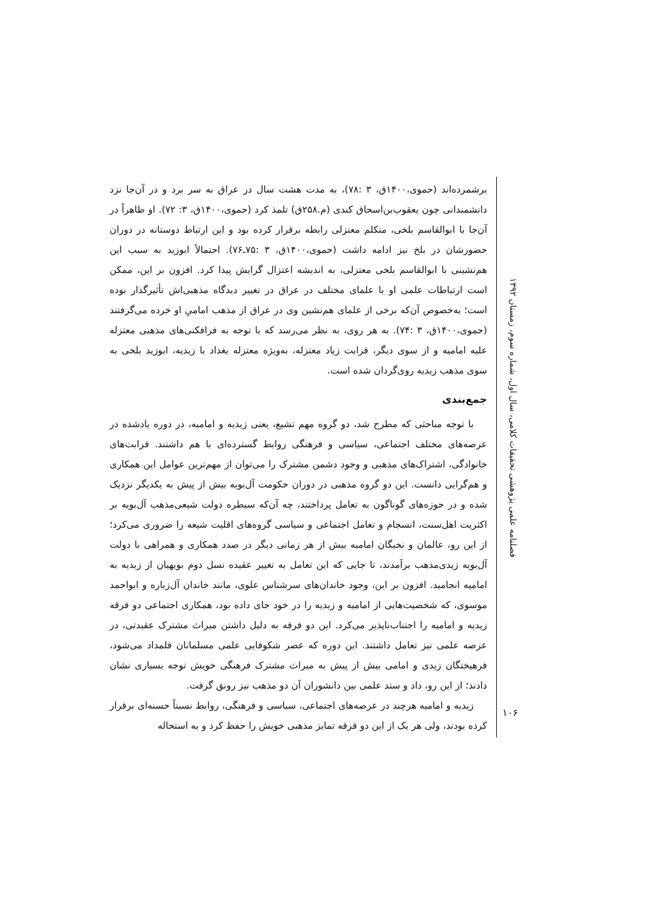فصلنامه علمی پژوهشی تحقیقات کلامی، سال اول، شماره سوم، زمستان ۱۳۹۲
برشمرده‌اند (حموی،۱۴۰۰ق، ۳ :۷۸)، به مدت هشت سال در عراق به سر برد و در آن‌جا نزد دانشمندانی چون یعقوب‌بن‌اسحاق کندی (م.۲۵۸ق) تلمذ کرد (حموی،۱۴۰۰ق، ۳: ۷۲). او ظاهراً در آن‌جا با ابوالقاسم بلخی، متکلم معتزلی رابطه برقرار کرده بود و این ارتباط دوستانه در دوران حضورشان در بلخ نیز ادامه داشت (حموی،۱۴۰۰ق، ۳ :۷۵ـ۷۶). احتمالاً ابوزید به سبب این هم‌نشینی با ابوالقاسم بلخی معتزلی، به اندیشه اعتزال گرایش پیدا کرد. افزون بر این، ممکن است ارتباطات علمی او با علمای مختلف در عراق در تغییر دیدگاه مذهبی‌اش تأثیرگذار بوده است؛ به‌خصوص آن‌که برخی از علمای هم‌نشین وی در عراق از مذهب امامیِ او خرده می‌گرفتند (حموی،۱۴۰۰ق، ۳ :۷۴). به هر روی، به نظر می‌رسد که با توجه به فرافکنی‌های مذهبی معتزله علیه امامیه و از سوی دیگر، قرابت زیاد معتزله، به‌ویژه معتزله بغداد با زیدیه، ابوزید بلخی به سوی مذهب زیدیه روی‌گردان شده است.
جمع‌بندی
با توجه مباحثی که مطرح شد، دو گروه مهم تشیع، یعنی زیدیه و امامیه، در دوره یادشده در عرصه‌های مختلف اجتماعی، سیاسی و فرهنگی روابط گسترده‌ای با هم داشتند. قرابت‌های خانوادگی، اشتراک‌های مذهبی و وجود دشمن مشترک را می‌توان از مهم‌ترین عوامل این همکاری و هم‌گرایی دانست. این دو گروه مذهبی در دوران حکومت آل‌بویه بیش از پیش به یکدیگر نزدیک شده و در حوزه‌های گوناگون به تعامل پرداختند، چه آن‌که سیطره دولت شیعی‌مذهب آل‌بویه بر اکثریت اهل‌سنت، انسجام و تعامل اجتماعی و سیاسی گروه‌های اقلیت شیعه را ضروری می‌کرد؛ از این رو، عالمان و نخبگان امامیه بیش از هر زمانی دیگر در صدد همکاری و همراهی با دولت آل‌بویه زیدی‌مذهب برآمدند، تا جایی که این تعامل به تغییر عقیده نسل دوم بویهیان از زیدیه به امامیه انجامید. افزون بر این، وجود خاندان‌های سرشناس علوی، مانند خاندان آل‌زباره و ابواحمد موسوی، که شخصیت‌هایی از امامیه و زیدیه را در خود جای داده بود، همکاری اجتماعی دو فرقه زیدیه و امامیه را اجتناب‌ناپذیر می‌کرد. این دو فرقه به دلیل داشتن میراث مشترک عقیدتی، در عرصه علمی نیز تعامل داشتند. این دوره که عصر شکوفایی علمی مسلمانان قلمداد می‌شود، فرهیختگان زیدی و امامی بیش از پیش به میراث مشترک فرهنگی خویش توجه بسیاری نشان دادند؛ از این رو، داد و ستد علمی بین دانشوران آن دو مذهب نیز رونق گرفت.
زیدیه و امامیه هرچند در عرصه‌های اجتماعی، سیاسی و فرهنگی، روابط نسبتاً حسنه‌ای برقرار کرده بودند، ولی هر یک از این دو فرقه تمایز مذهبی خویش را حفظ کرد و به استحاله
۱۰۶